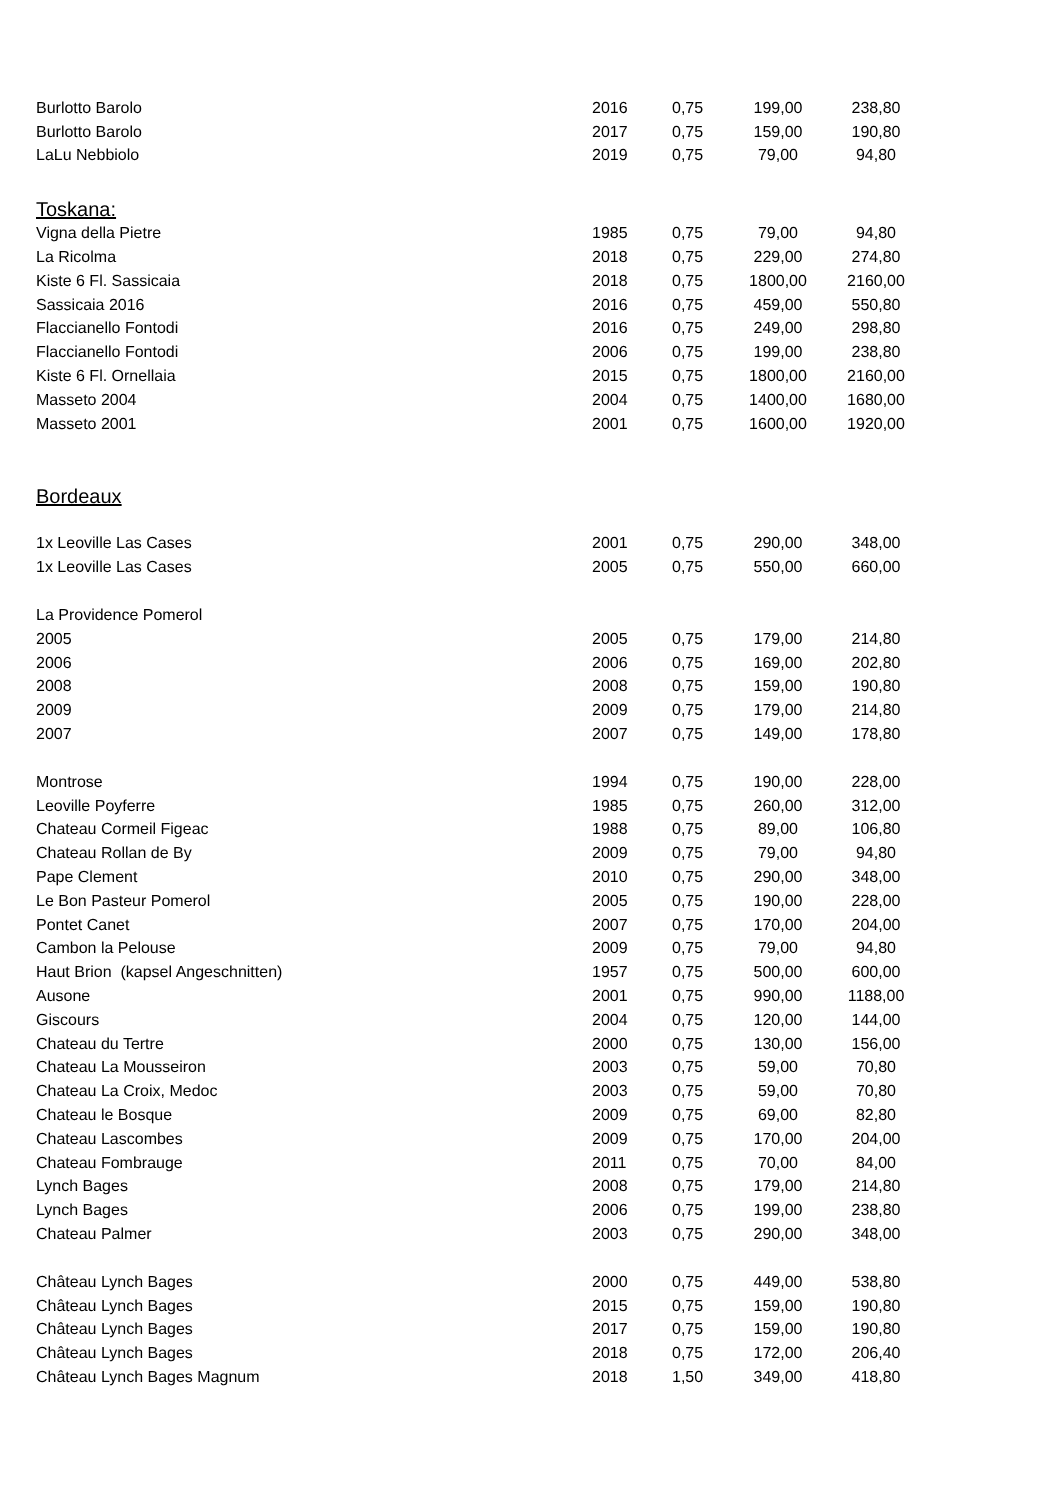| Burlotto Barolo | 2016 | 0,75 | 199,00 | 238,80 |
| Burlotto Barolo | 2017 | 0,75 | 159,00 | 190,80 |
| LaLu Nebbiolo | 2019 | 0,75 | 79,00 | 94,80 |
| Toskana: | | | | |
| Vigna della Pietre | 1985 | 0,75 | 79,00 | 94,80 |
| La Ricolma | 2018 | 0,75 | 229,00 | 274,80 |
| Kiste 6 Fl. Sassicaia | 2018 | 0,75 | 1800,00 | 2160,00 |
| Sassicaia 2016 | 2016 | 0,75 | 459,00 | 550,80 |
| Flaccianello Fontodi | 2016 | 0,75 | 249,00 | 298,80 |
| Flaccianello Fontodi | 2006 | 0,75 | 199,00 | 238,80 |
| Kiste 6 Fl. Ornellaia | 2015 | 0,75 | 1800,00 | 2160,00 |
| Masseto 2004 | 2004 | 0,75 | 1400,00 | 1680,00 |
| Masseto 2001 | 2001 | 0,75 | 1600,00 | 1920,00 |
| Bordeaux | | | | |
| 1x Leoville Las Cases | 2001 | 0,75 | 290,00 | 348,00 |
| 1x Leoville Las Cases | 2005 | 0,75 | 550,00 | 660,00 |
| La Providence Pomerol | | | | |
| 2005 | 2005 | 0,75 | 179,00 | 214,80 |
| 2006 | 2006 | 0,75 | 169,00 | 202,80 |
| 2008 | 2008 | 0,75 | 159,00 | 190,80 |
| 2009 | 2009 | 0,75 | 179,00 | 214,80 |
| 2007 | 2007 | 0,75 | 149,00 | 178,80 |
| Montrose | 1994 | 0,75 | 190,00 | 228,00 |
| Leoville Poyferre | 1985 | 0,75 | 260,00 | 312,00 |
| Chateau Cormeil Figeac | 1988 | 0,75 | 89,00 | 106,80 |
| Chateau Rollan de By | 2009 | 0,75 | 79,00 | 94,80 |
| Pape Clement | 2010 | 0,75 | 290,00 | 348,00 |
| Le Bon Pasteur Pomerol | 2005 | 0,75 | 190,00 | 228,00 |
| Pontet Canet | 2007 | 0,75 | 170,00 | 204,00 |
| Cambon la Pelouse | 2009 | 0,75 | 79,00 | 94,80 |
| Haut Brion (kapsel Angeschnitten) | 1957 | 0,75 | 500,00 | 600,00 |
| Ausone | 2001 | 0,75 | 990,00 | 1188,00 |
| Giscours | 2004 | 0,75 | 120,00 | 144,00 |
| Chateau du Tertre | 2000 | 0,75 | 130,00 | 156,00 |
| Chateau La Mousseiron | 2003 | 0,75 | 59,00 | 70,80 |
| Chateau La Croix, Medoc | 2003 | 0,75 | 59,00 | 70,80 |
| Chateau le Bosque | 2009 | 0,75 | 69,00 | 82,80 |
| Chateau Lascombes | 2009 | 0,75 | 170,00 | 204,00 |
| Chateau Fombrauge | 2011 | 0,75 | 70,00 | 84,00 |
| Lynch Bages | 2008 | 0,75 | 179,00 | 214,80 |
| Lynch Bages | 2006 | 0,75 | 199,00 | 238,80 |
| Chateau Palmer | 2003 | 0,75 | 290,00 | 348,00 |
| Château Lynch Bages | 2000 | 0,75 | 449,00 | 538,80 |
| Château Lynch Bages | 2015 | 0,75 | 159,00 | 190,80 |
| Château Lynch Bages | 2017 | 0,75 | 159,00 | 190,80 |
| Château Lynch Bages | 2018 | 0,75 | 172,00 | 206,40 |
| Château Lynch Bages Magnum | 2018 | 1,50 | 349,00 | 418,80 |